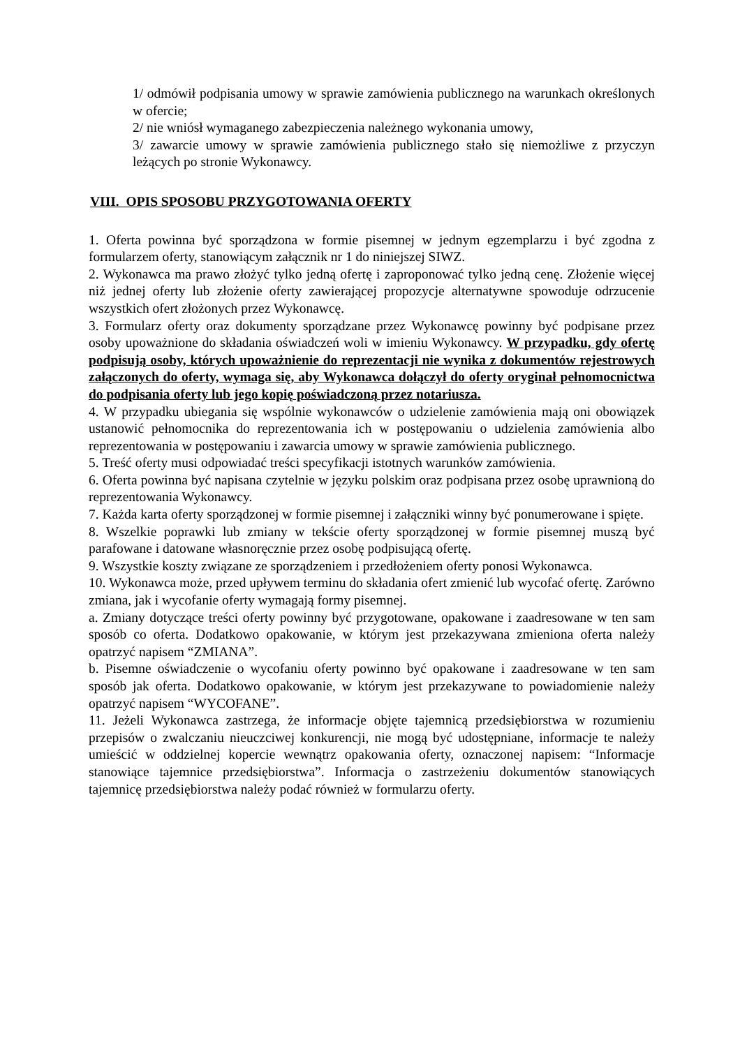1/ odmówił podpisania umowy w sprawie zamówienia publicznego na warunkach określonych w ofercie;
2/ nie wniósł wymaganego zabezpieczenia należnego wykonania umowy,
3/ zawarcie umowy w sprawie zamówienia publicznego stało się niemożliwe z przyczyn leżących po stronie Wykonawcy.
VIII. OPIS SPOSOBU PRZYGOTOWANIA OFERTY
1. Oferta powinna być sporządzona w formie pisemnej w jednym egzemplarzu i być zgodna z formularzem oferty, stanowiącym załącznik nr 1 do niniejszej SIWZ.
2. Wykonawca ma prawo złożyć tylko jedną ofertę i zaproponować tylko jedną cenę. Złożenie więcej niż jednej oferty lub złożenie oferty zawierającej propozycje alternatywne spowoduje odrzucenie wszystkich ofert złożonych przez Wykonawcę.
3. Formularz oferty oraz dokumenty sporządzane przez Wykonawcę powinny być podpisane przez osoby upoważnione do składania oświadczeń woli w imieniu Wykonawcy. W przypadku, gdy ofertę podpisują osoby, których upoważnienie do reprezentacji nie wynika z dokumentów rejestrowych załączonych do oferty, wymaga się, aby Wykonawca dołączył do oferty oryginał pełnomocnictwa do podpisania oferty lub jego kopię poświadczoną przez notariusza.
4. W przypadku ubiegania się wspólnie wykonawców o udzielenie zamówienia mają oni obowiązek ustanowić pełnomocnika do reprezentowania ich w postępowaniu o udzielenia zamówienia albo reprezentowania w postępowaniu i zawarcia umowy w sprawie zamówienia publicznego.
5. Treść oferty musi odpowiadać treści specyfikacji istotnych warunków zamówienia.
6. Oferta powinna być napisana czytelnie w języku polskim oraz podpisana przez osobę uprawnioną do reprezentowania Wykonawcy.
7. Każda karta oferty sporządzonej w formie pisemnej i załączniki winny być ponumerowane i spięte.
8. Wszelkie poprawki lub zmiany w tekście oferty sporządzonej w formie pisemnej muszą być parafowane i datowane własnoręcznie przez osobę podpisującą ofertę.
9. Wszystkie koszty związane ze sporządzeniem i przedłożeniem oferty ponosi Wykonawca.
10. Wykonawca może, przed upływem terminu do składania ofert zmienić lub wycofać ofertę. Zarówno zmiana, jak i wycofanie oferty wymagają formy pisemnej.
a. Zmiany dotyczące treści oferty powinny być przygotowane, opakowane i zaadresowane w ten sam sposób co oferta. Dodatkowo opakowanie, w którym jest przekazywana zmieniona oferta należy opatrzyć napisem “ZMIANA”.
b. Pisemne oświadczenie o wycofaniu oferty powinno być opakowane i zaadresowane w ten sam sposób jak oferta. Dodatkowo opakowanie, w którym jest przekazywane to powiadomienie należy opatrzyć napisem “WYCOFANE”.
11. Jeżeli Wykonawca zastrzega, że informacje objęte tajemnicą przedsiębiorstwa w rozumieniu przepisów o zwalczaniu nieuczciwej konkurencji, nie mogą być udostępniane, informacje te należy umieścić w oddzielnej kopercie wewnątrz opakowania oferty, oznaczonej napisem: “Informacje stanowiące tajemnice przedsiębiorstwa”. Informacja o zastrzeżeniu dokumentów stanowiących tajemnicę przedsiębiorstwa należy podać również w formularzu oferty.